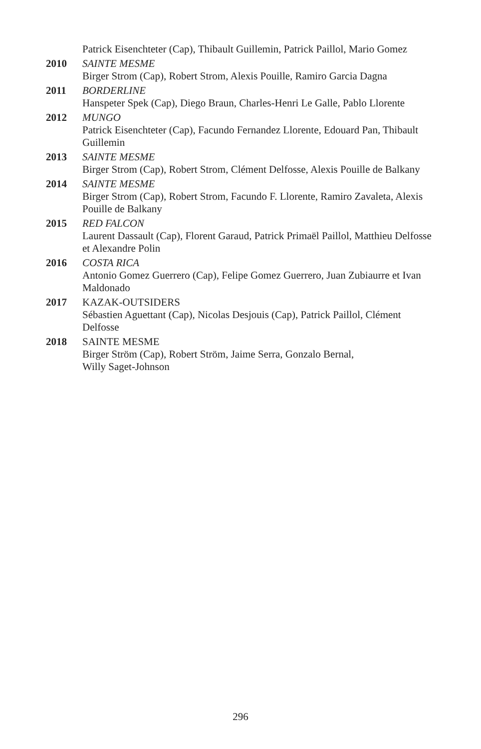Patrick Eisenchteter (Cap), Thibault Guillemin, Patrick Paillol, Mario Gomez
2010 SAINTE MESME
Birger Strom (Cap), Robert Strom, Alexis Pouille, Ramiro Garcia Dagna
2011 BORDERLINE
Hanspeter Spek (Cap), Diego Braun, Charles-Henri Le Galle, Pablo Llorente
2012 MUNGO
Patrick Eisenchteter (Cap), Facundo Fernandez Llorente, Edouard Pan, Thibault Guillemin
2013 SAINTE MESME
Birger Strom (Cap), Robert Strom, Clément Delfosse, Alexis Pouille de Balkany
2014 SAINTE MESME
Birger Strom (Cap), Robert Strom, Facundo F. Llorente, Ramiro Zavaleta, Alexis Pouille de Balkany
2015 RED FALCON
Laurent Dassault (Cap), Florent Garaud, Patrick Primaël Paillol, Matthieu Delfosse et Alexandre Polin
2016 COSTA RICA
Antonio Gomez Guerrero (Cap), Felipe Gomez Guerrero, Juan Zubiaurre et Ivan Maldonado
2017 KAZAK-OUTSIDERS
Sébastien Aguettant (Cap), Nicolas Desjouis (Cap), Patrick Paillol, Clément Delfosse
2018 SAINTE MESME
Birger Ström (Cap), Robert Ström, Jaime Serra, Gonzalo Bernal,
Willy Saget-Johnson
296